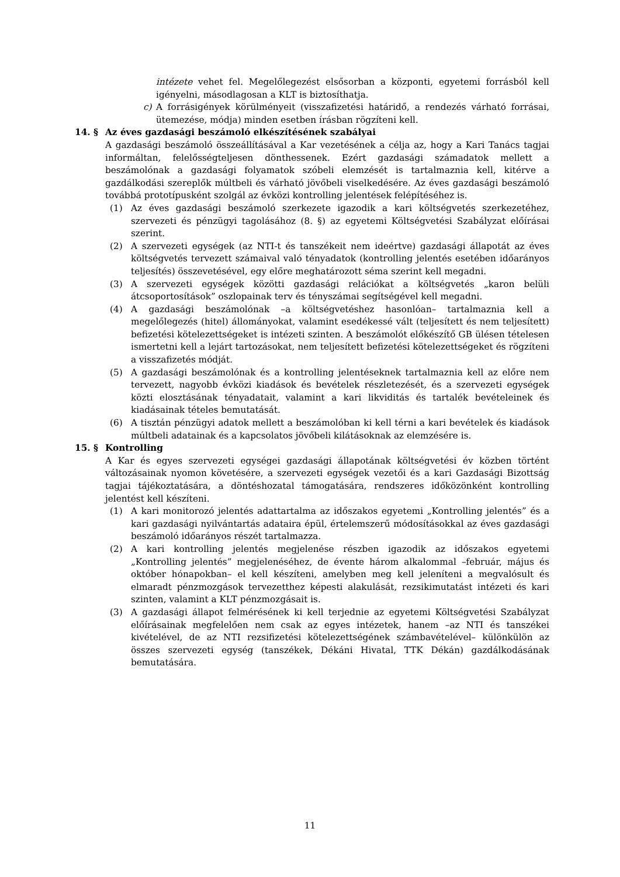intézete vehet fel. Megelőlegezést elsősorban a központi, egyetemi forrásból kell igényelni, másodlagosan a KLT is biztosíthatja.
c) A forrásigények körülményeit (visszafizetési határidő, a rendezés várható forrásai, ütemezése, módja) minden esetben írásban rögzíteni kell.
14. § Az éves gazdasági beszámoló elkészítésének szabályai
A gazdasági beszámoló összeállításával a Kar vezetésének a célja az, hogy a Kari Tanács tagjai informáltan, felelősségteljesen dönthessenek. Ezért gazdasági számadatok mellett a beszámolónak a gazdasági folyamatok szóbeli elemzését is tartalmaznia kell, kitérve a gazdálkodási szereplők múltbeli és várható jövőbeli viselkedésére. Az éves gazdasági beszámoló továbbá prototípusként szolgál az évközi kontrolling jelentések felépítéséhez is.
(1) Az éves gazdasági beszámoló szerkezete igazodik a kari költségvetés szerkezetéhez, szervezeti és pénzügyi tagolásához (8. §) az egyetemi Költségvetési Szabályzat előírásai szerint.
(2) A szervezeti egységek (az NTI-t és tanszékeit nem ideértve) gazdasági állapotát az éves költségvetés tervezett számaival való tényadatok (kontrolling jelentés esetében időarányos teljesítés) összevetésével, egy előre meghatározott séma szerint kell megadni.
(3) A szervezeti egységek közötti gazdasági relációkat a költségvetés „karon belüli átcsoportosítások” oszlopainak terv és tényszámai segítségével kell megadni.
(4) A gazdasági beszámolónak –a költségvetéshez hasonlóan– tartalmaznia kell a megelőlegezés (hitel) állományokat, valamint esedékessé vált (teljesített és nem teljesített) befizetési kötelezettségeket is intézeti szinten. A beszámolót előkészítő GB ülésen tételesen ismertetni kell a lejárt tartozásokat, nem teljesített befizetési kötelezettségeket és rögzíteni a visszafizetés módját.
(5) A gazdasági beszámolónak és a kontrolling jelentéseknek tartalmaznia kell az előre nem tervezett, nagyobb évközi kiadások és bevételek részletezését, és a szervezeti egységek közti elosztásának tényadatait, valamint a kari likviditás és tartalék bevételeinek és kiadásainak tételes bemutatását.
(6) A tisztán pénzügyi adatok mellett a beszámolóban ki kell térni a kari bevételek és kiadások múltbeli adatainak és a kapcsolatos jövőbeli kilátásoknak az elemzésére is.
15. § Kontrolling
A Kar és egyes szervezeti egységei gazdasági állapotának költségvetési év közben történt változásainak nyomon követésére, a szervezeti egységek vezetői és a kari Gazdasági Bizottság tagjai tájékoztatására, a döntéshozatal támogatására, rendszeres időközönként kontrolling jelentést kell készíteni.
(1) A kari monitorozó jelentés adattartalma az időszakos egyetemi „Kontrolling jelentés” és a kari gazdasági nyilvántartás adataira épül, értelemszerű módosításokkal az éves gazdasági beszámoló időarányos részét tartalmazza.
(2) A kari kontrolling jelentés megjelenése részben igazodik az időszakos egyetemi „Kontrolling jelentés” megjelenéséhez, de évente három alkalommal –február, május és október hónapokban– el kell készíteni, amelyben meg kell jeleníteni a megvalósult és elmaradt pénzmozgások tervezetthez képesti alakulását, rezsikimutatást intézeti és kari szinten, valamint a KLT pénzmozgásait is.
(3) A gazdasági állapot felmérésének ki kell terjednie az egyetemi Költségvetési Szabályzat előírásainak megfelelően nem csak az egyes intézetek, hanem –az NTI és tanszékei kivételével, de az NTI rezsifizetési kötelezettségének számbavételével– különkülön az összes szervezeti egység (tanszékek, Dékáni Hivatal, TTK Dékán) gazdálkodásának bemutatására.
11